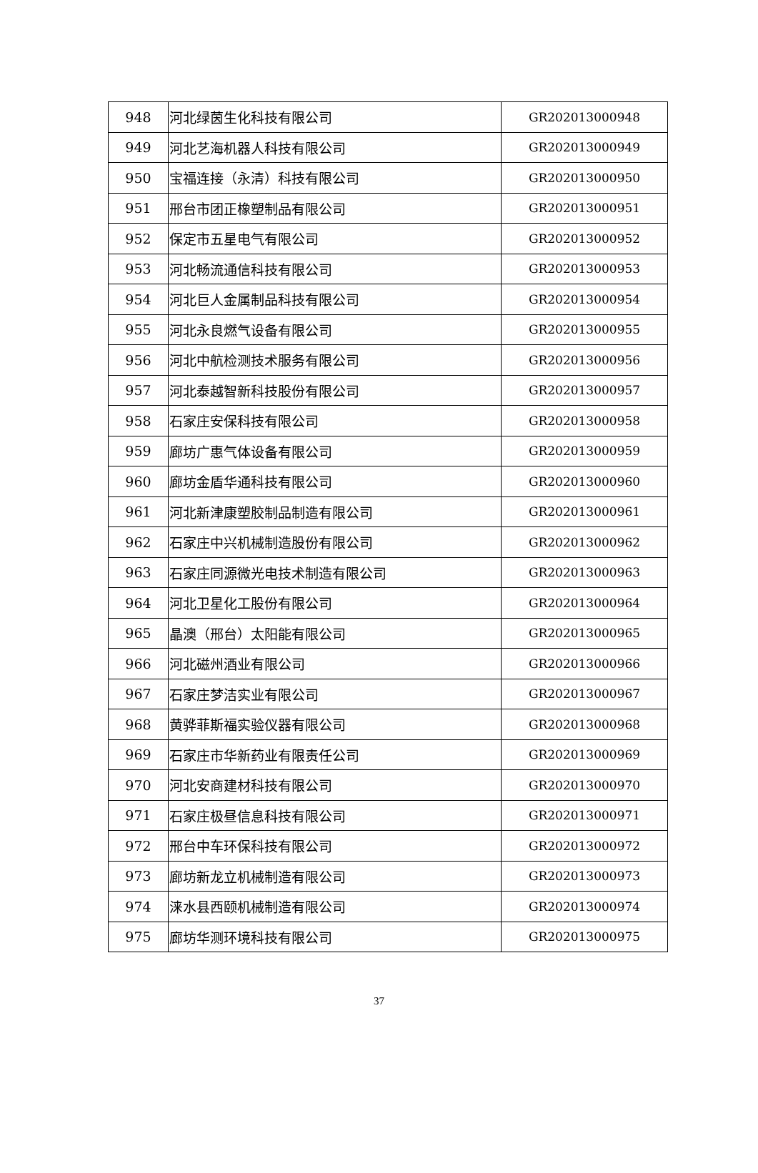| 948 | 河北绿茵生化科技有限公司 | GR202013000948 |
| 949 | 河北艺海机器人科技有限公司 | GR202013000949 |
| 950 | 宝福连接（永清）科技有限公司 | GR202013000950 |
| 951 | 邢台市团正橡塑制品有限公司 | GR202013000951 |
| 952 | 保定市五星电气有限公司 | GR202013000952 |
| 953 | 河北畅流通信科技有限公司 | GR202013000953 |
| 954 | 河北巨人金属制品科技有限公司 | GR202013000954 |
| 955 | 河北永良燃气设备有限公司 | GR202013000955 |
| 956 | 河北中航检测技术服务有限公司 | GR202013000956 |
| 957 | 河北泰越智新科技股份有限公司 | GR202013000957 |
| 958 | 石家庄安保科技有限公司 | GR202013000958 |
| 959 | 廊坊广惠气体设备有限公司 | GR202013000959 |
| 960 | 廊坊金盾华通科技有限公司 | GR202013000960 |
| 961 | 河北新津康塑胶制品制造有限公司 | GR202013000961 |
| 962 | 石家庄中兴机械制造股份有限公司 | GR202013000962 |
| 963 | 石家庄同源微光电技术制造有限公司 | GR202013000963 |
| 964 | 河北卫星化工股份有限公司 | GR202013000964 |
| 965 | 晶澳（邢台）太阳能有限公司 | GR202013000965 |
| 966 | 河北磁州酒业有限公司 | GR202013000966 |
| 967 | 石家庄梦洁实业有限公司 | GR202013000967 |
| 968 | 黄骅菲斯福实验仪器有限公司 | GR202013000968 |
| 969 | 石家庄市华新药业有限责任公司 | GR202013000969 |
| 970 | 河北安商建材科技有限公司 | GR202013000970 |
| 971 | 石家庄极昼信息科技有限公司 | GR202013000971 |
| 972 | 邢台中车环保科技有限公司 | GR202013000972 |
| 973 | 廊坊新龙立机械制造有限公司 | GR202013000973 |
| 974 | 涞水县西颐机械制造有限公司 | GR202013000974 |
| 975 | 廊坊华测环境科技有限公司 | GR202013000975 |
37